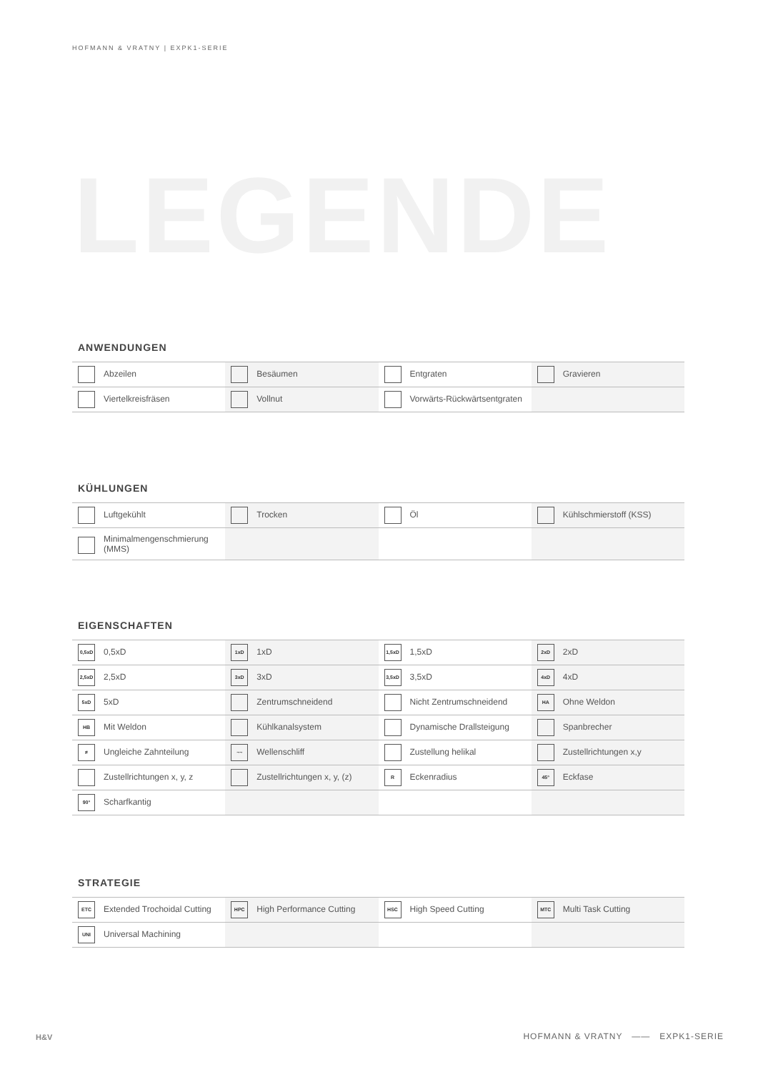HOFMANN & VRATNY | EXPK1-SERIE
LEGENDE
ANWENDUNGEN
| Abzeilen | Besäumen | Entgraten | Gravieren |
| Viertelkreisfräsen | Vollnut | Vorwärts-Rückwärtsentgraten | |
KÜHLUNGEN
| Luftgekühlt | Trocken | Öl | Kühlschmierstoff (KSS) |
| Minimalmengenschmierung (MMS) | | | |
EIGENSCHAFTEN
| 0,5xD 0,5xD | 1xD 1xD | 1,5xD 1,5xD | 2xD 2xD |
| 2,5xD 2,5xD | 3xD 3xD | 3,5xD 3,5xD | 4xD 4xD |
| 5xD 5xD | Zentrumschneidend | Nicht Zentrumschneidend | HA Ohne Weldon |
| HB Mit Weldon | Kühlkanalsystem | Dynamische Drallsteigung | Spanbrecher |
| ≠ Ungleiche Zahnteilung | ~~ Wellenschliff | Zustellung helikal | Zustellrichtungen x,y |
| Zustellrichtungen x, y, z | Zustellrichtungen x, y, (z) | R Eckenradius | 45° Eckfase |
| 90° Scharfkantig | | | |
STRATEGIE
| ETC Extended Trochoidal Cutting | HPC High Performance Cutting | HSC High Speed Cutting | MTC Multi Task Cutting |
| UNI Universal Machining | | | |
H&V
HOFMANN & VRATNY —— EXPK1-SERIE